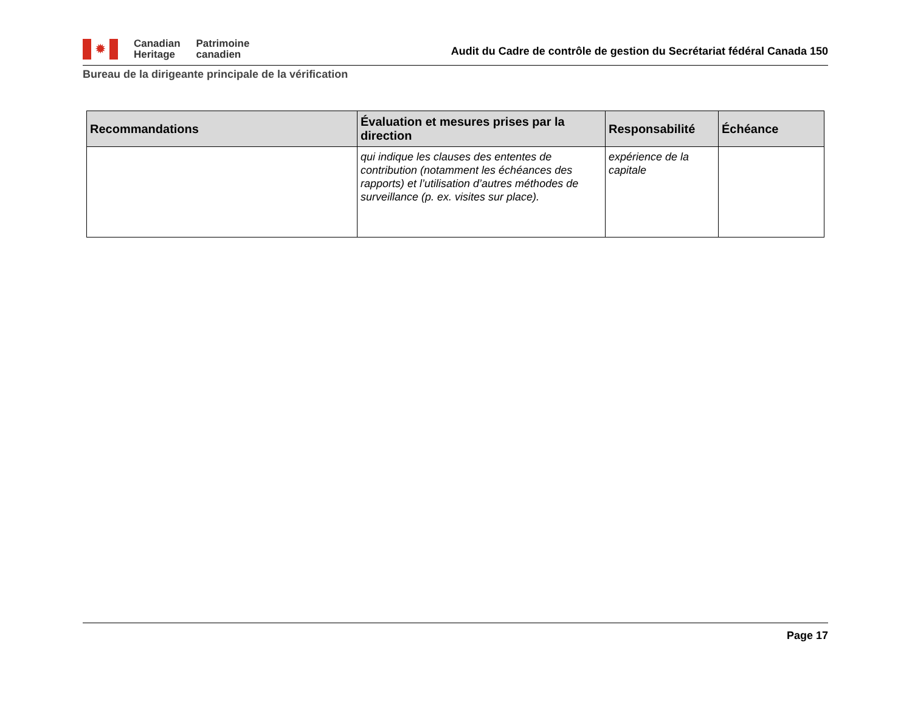✹
Canadian
Heritage
Patrimoine
canadien
Audit du Cadre de contrôle de gestion du Secrétariat fédéral Canada 150
Bureau de la dirigeante principale de la vérification
| Recommandations | Évaluation et mesures prises par la direction | Responsabilité | Échéance |
| --- | --- | --- | --- |
| | qui indique les clauses des ententes de contribution (notamment les échéances des rapports) et l’utilisation d’autres méthodes de surveillance (p. ex. visites sur place). | expérience de la capitale | |
Page 17